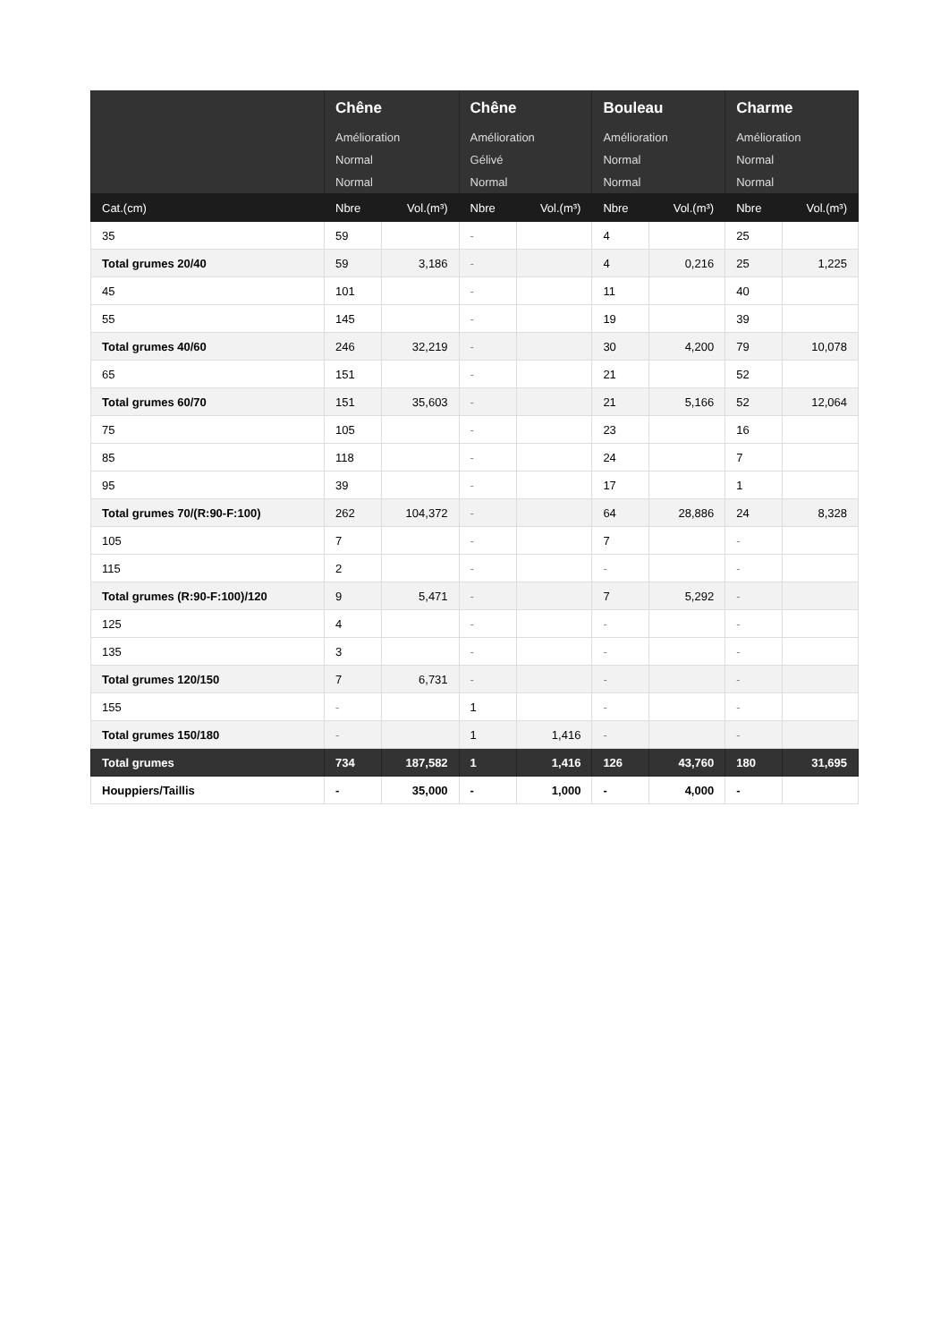| | Chêne | | Chêne | | Bouleau | | Charme | |
| --- | --- | --- | --- | --- | --- | --- | --- | --- |
| | Amélioration | | Amélioration | | Amélioration | | Amélioration | |
| | Normal | | Gélivé | | Normal | | Normal | |
| | Normal | | Normal | | Normal | | Normal | |
| Cat.(cm) | Nbre | Vol.(m³) | Nbre | Vol.(m³) | Nbre | Vol.(m³) | Nbre | Vol.(m³) |
| 35 | 59 | | - | | 4 | | 25 | |
| Total grumes 20/40 | 59 | 3,186 | - | | 4 | 0,216 | 25 | 1,225 |
| 45 | 101 | | - | | 11 | | 40 | |
| 55 | 145 | | - | | 19 | | 39 | |
| Total grumes 40/60 | 246 | 32,219 | - | | 30 | 4,200 | 79 | 10,078 |
| 65 | 151 | | - | | 21 | | 52 | |
| Total grumes 60/70 | 151 | 35,603 | - | | 21 | 5,166 | 52 | 12,064 |
| 75 | 105 | | - | | 23 | | 16 | |
| 85 | 118 | | - | | 24 | | 7 | |
| 95 | 39 | | - | | 17 | | 1 | |
| Total grumes 70/(R:90-F:100) | 262 | 104,372 | - | | 64 | 28,886 | 24 | 8,328 |
| 105 | 7 | | - | | 7 | | - | |
| 115 | 2 | | - | | - | | - | |
| Total grumes (R:90-F:100)/120 | 9 | 5,471 | - | | 7 | 5,292 | - | |
| 125 | 4 | | - | | - | | - | |
| 135 | 3 | | - | | - | | - | |
| Total grumes 120/150 | 7 | 6,731 | - | | - | | - | |
| 155 | - | | 1 | | - | | - | |
| Total grumes 150/180 | - | | 1 | 1,416 | - | | - | |
| Total grumes | 734 | 187,582 | 1 | 1,416 | 126 | 43,760 | 180 | 31,695 |
| Houppiers/Taillis | - | 35,000 | - | 1,000 | - | 4,000 | - | |